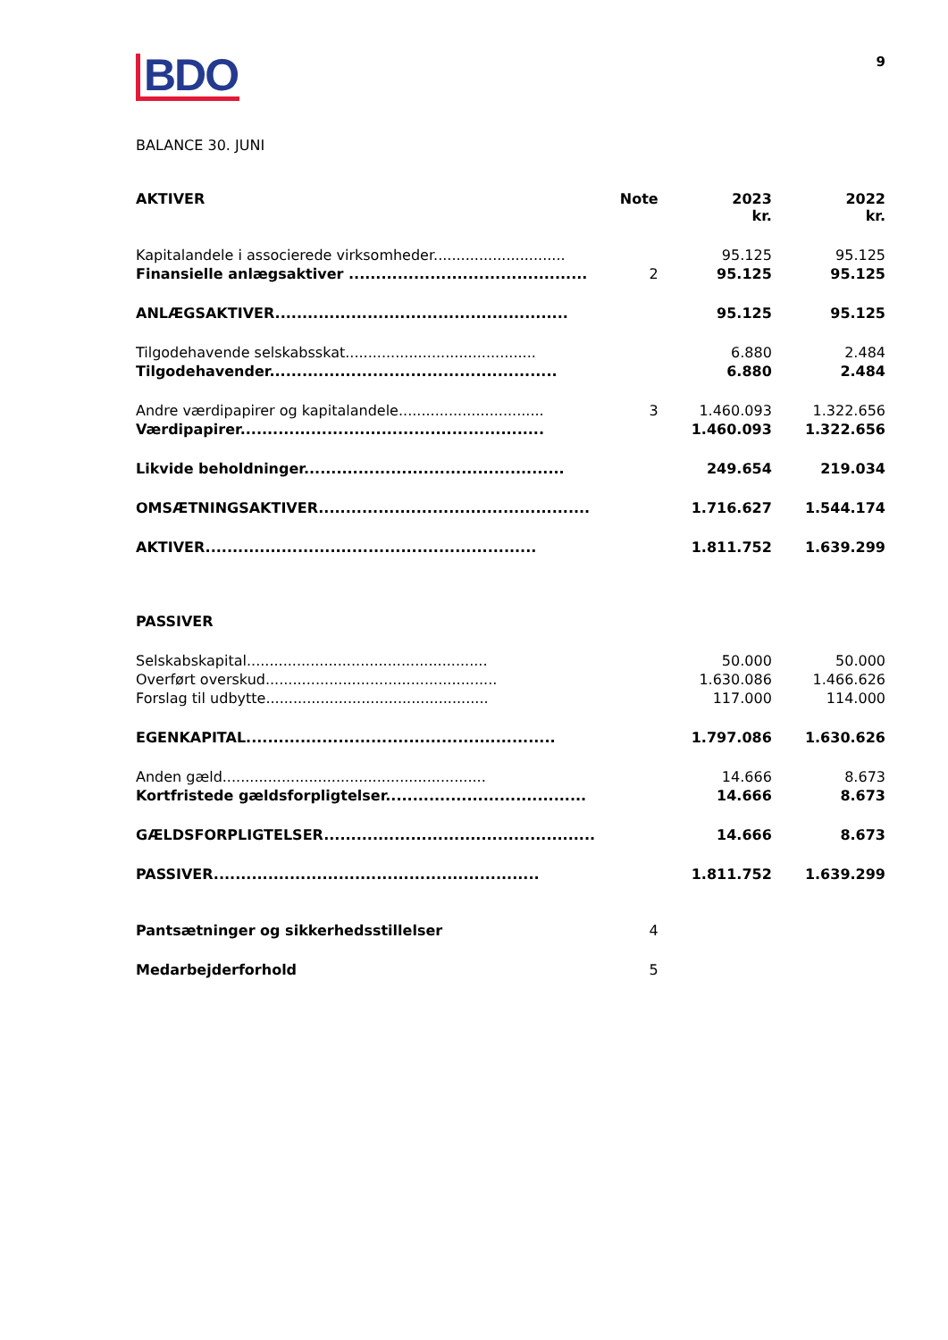BDO
9
BALANCE 30. JUNI
| AKTIVER | Note | 2023 kr. | 2022 kr. |
| --- | --- | --- | --- |
| Kapitalandele i associerede virksomheder............................. | | 95.125 | 95.125 |
| Finansielle anlægsaktiver ............................................ | 2 | 95.125 | 95.125 |
| ANLÆGSAKTIVER...................................................... | | 95.125 | 95.125 |
| Tilgodehavende selskabsskat.......................................... | | 6.880 | 2.484 |
| Tilgodehavender..................................................... | | 6.880 | 2.484 |
| Andre værdipapirer og kapitalandele................................ | 3 | 1.460.093 | 1.322.656 |
| Værdipapirer........................................................ | | 1.460.093 | 1.322.656 |
| Likvide beholdninger................................................ | | 249.654 | 219.034 |
| OMSÆTNINGSAKTIVER.................................................. | | 1.716.627 | 1.544.174 |
| AKTIVER............................................................. | | 1.811.752 | 1.639.299 |
| PASSIVER | | | |
| Selskabskapital..................................................... | | 50.000 | 50.000 |
| Overført overskud................................................... | | 1.630.086 | 1.466.626 |
| Forslag til udbytte................................................. | | 117.000 | 114.000 |
| EGENKAPITAL......................................................... | | 1.797.086 | 1.630.626 |
| Anden gæld.......................................................... | | 14.666 | 8.673 |
| Kortfristede gældsforpligtelser..................................... | | 14.666 | 8.673 |
| GÆLDSFORPLIGTELSER.................................................. | | 14.666 | 8.673 |
| PASSIVER............................................................ | | 1.811.752 | 1.639.299 |
| Pantsætninger og sikkerhedsstillelser | 4 | | |
| Medarbejderforhold | 5 | | |